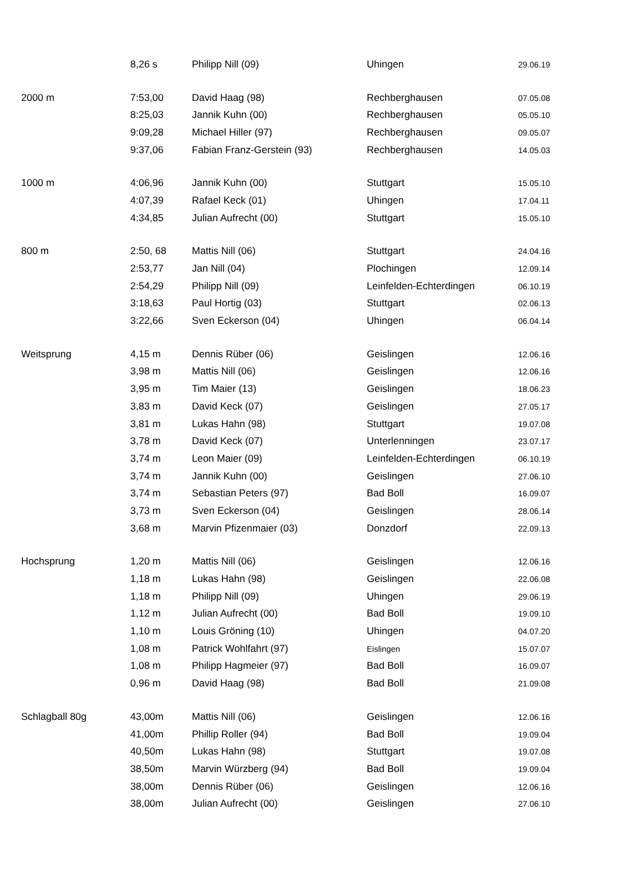| | 8,26 s | Philipp Nill (09) | Uhingen | 29.06.19 |
| 2000 m | 7:53,00 | David Haag (98) | Rechberghausen | 07.05.08 |
| | 8:25,03 | Jannik Kuhn (00) | Rechberghausen | 05.05.10 |
| | 9:09,28 | Michael Hiller (97) | Rechberghausen | 09.05.07 |
| | 9:37,06 | Fabian Franz-Gerstein (93) | Rechberghausen | 14.05.03 |
| 1000 m | 4:06,96 | Jannik Kuhn (00) | Stuttgart | 15.05.10 |
| | 4:07,39 | Rafael Keck (01) | Uhingen | 17.04.11 |
| | 4:34,85 | Julian Aufrecht (00) | Stuttgart | 15.05.10 |
| 800 m | 2:50, 68 | Mattis Nill (06) | Stuttgart | 24.04.16 |
| | 2:53,77 | Jan Nill (04) | Plochingen | 12.09.14 |
| | 2:54,29 | Philipp Nill (09) | Leinfelden-Echterdingen | 06.10.19 |
| | 3:18,63 | Paul Hortig (03) | Stuttgart | 02.06.13 |
| | 3:22,66 | Sven Eckerson (04) | Uhingen | 06.04.14 |
| Weitsprung | 4,15 m | Dennis Rüber (06) | Geislingen | 12.06.16 |
| | 3,98 m | Mattis Nill (06) | Geislingen | 12.06.16 |
| | 3,95 m | Tim Maier (13) | Geislingen | 18.06.23 |
| | 3,83 m | David Keck (07) | Geislingen | 27.05.17 |
| | 3,81 m | Lukas Hahn (98) | Stuttgart | 19.07.08 |
| | 3,78 m | David Keck (07) | Unterlenningen | 23.07.17 |
| | 3,74 m | Leon Maier (09) | Leinfelden-Echterdingen | 06.10.19 |
| | 3,74 m | Jannik Kuhn (00) | Geislingen | 27.06.10 |
| | 3,74 m | Sebastian Peters (97) | Bad Boll | 16.09.07 |
| | 3,73 m | Sven Eckerson (04) | Geislingen | 28.06.14 |
| | 3,68 m | Marvin Pfizenmaier (03) | Donzdorf | 22.09.13 |
| Hochsprung | 1,20 m | Mattis Nill (06) | Geislingen | 12.06.16 |
| | 1,18 m | Lukas Hahn (98) | Geislingen | 22.06.08 |
| | 1,18 m | Philipp Nill (09) | Uhingen | 29.06.19 |
| | 1,12 m | Julian Aufrecht (00) | Bad Boll | 19.09.10 |
| | 1,10 m | Louis Gröning (10) | Uhingen | 04.07.20 |
| | 1,08 m | Patrick Wohlfahrt (97) | Eislingen | 15.07.07 |
| | 1,08 m | Philipp Hagmeier (97) | Bad Boll | 16.09.07 |
| | 0,96 m | David Haag (98) | Bad Boll | 21.09.08 |
| Schlagball 80g | 43,00m | Mattis Nill (06) | Geislingen | 12.06.16 |
| | 41,00m | Phillip Roller (94) | Bad Boll | 19.09.04 |
| | 40,50m | Lukas Hahn (98) | Stuttgart | 19.07.08 |
| | 38,50m | Marvin Würzberg (94) | Bad Boll | 19.09.04 |
| | 38,00m | Dennis Rüber (06) | Geislingen | 12.06.16 |
| | 38,00m | Julian Aufrecht (00) | Geislingen | 27.06.10 |